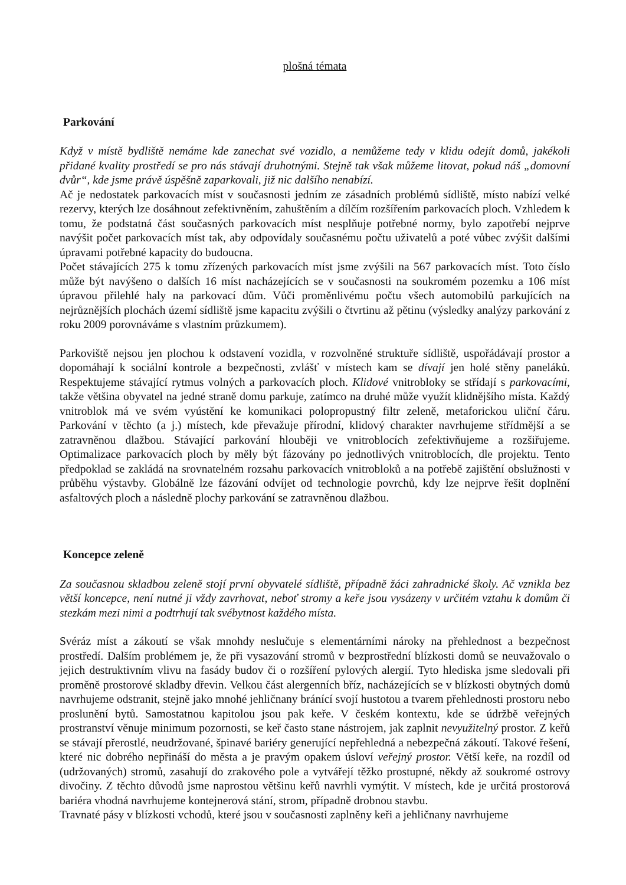plošná témata
Parkování
Když v místě bydliště nemáme kde zanechat své vozidlo, a nemůžeme tedy v klidu odejít domů, jakékoli přidané kvality prostředí se pro nás stávají druhotnými. Stejně tak však můžeme litovat, pokud náš „domovní dvůr“, kde jsme právě úspěšně zaparkovali, již nic dalšího nenabízí.
Ač je nedostatek parkovacích míst v současnosti jedním ze zásadních problémů sídliště, místo nabízí velké rezervy, kterých lze dosáhnout zefektivněním, zahuštěním a dílčím rozšířením parkovacích ploch. Vzhledem k tomu, že podstatná část současných parkovacích míst nesplňuje potřebné normy, bylo zapotřebí nejprve navýšit počet parkovacích míst tak, aby odpovídaly současnému počtu uživatelů a poté vůbec zvýšit dalšími úpravami potřebné kapacity do budoucna.
Počet stávajících 275 k tomu zřízených parkovacích míst jsme zvýšili na 567 parkovacích míst. Toto číslo může být navýšeno o dalších 16 míst nacházejících se v současnosti na soukromém pozemku a 106 míst úpravou přilehlé haly na parkovací dům. Vůči proměnlivému počtu všech automobilů parkujících na nejrůznějších plochách území sídliště jsme kapacitu zvýšili o čtvrtinu až pětinu (výsledky analýzy parkování z roku 2009 porovnáváme s vlastním průzkumem).
Parkoviště nejsou jen plochou k odstavení vozidla, v rozvolněné struktuře sídliště, uspořádávají prostor a dopomáhají k sociální kontrole a bezpečnosti, zvlášť v místech kam se dívají jen holé stěny paneláků. Respektujeme stávající rytmus volných a parkovacích ploch. Klidové vnitrobloky se střídají s parkovacími, takže většina obyvatel na jedné straně domu parkuje, zatímco na druhé může využít klidnějšího místa. Každý vnitroblok má ve svém vyústění ke komunikaci polopropustný filtr zeleně, metaforickou uliční čáru. Parkování v těchto (a j.) místech, kde převažuje přírodní, klidový charakter navrhujeme střídmější a se zatravněnou dlažbou. Stávající parkování hlouběji ve vnitroblocích zefektivňujeme a rozšiřujeme. Optimalizace parkovacích ploch by měly být fázovány po jednotlivých vnitroblocích, dle projektu. Tento předpoklad se zakládá na srovnatelném rozsahu parkovacích vnitrobloků a na potřebě zajištění obslužnosti v průběhu výstavby. Globálně lze fázování odvíjet od technologie povrchů, kdy lze nejprve řešit doplnění asfaltových ploch a následně plochy parkování se zatravněnou dlažbou.
Koncepce zeleně
Za současnou skladbou zeleně stojí první obyvatelé sídliště, případně žáci zahradnické školy. Ač vznikla bez větší koncepce, není nutné ji vždy zavrhovat, neboť stromy a keře jsou vysázeny v určitém vztahu k domům či stezkám mezi nimi a podtrhují tak svébytnost každého místa.
Svéráz míst a zákoutí se však mnohdy neslučuje s elementárními nároky na přehlednost a bezpečnost prostředí. Dalším problémem je, že při vysazování stromů v bezprostřední blízkosti domů se neuvažovalo o jejich destruktivním vlivu na fasády budov či o rozšíření pylových alergií. Tyto hlediska jsme sledovali při proměně prostorové skladby dřevin. Velkou část alergenních bříz, nacházejících se v blízkosti obytných domů navrhujeme odstranit, stejně jako mnohé jehličnany bránící svojí hustotou a tvarem přehlednosti prostoru nebo proslunění bytů. Samostatnou kapitolou jsou pak keře. V českém kontextu, kde se údržbě veřejných prostranství věnuje minimum pozornosti, se keř často stane nástrojem, jak zaplnit nevyužitelný prostor. Z keřů se stávají přerostlé, neudržované, špinavé bariéry generující nepřehledná a nebezpečná zákoutí. Takové řešení, které nic dobrého nepřináší do města a je pravým opakem úsloví veřejný prostor. Větší keře, na rozdíl od (udržovaných) stromů, zasahují do zrakového pole a vytvářejí těžko prostupné, někdy až soukromé ostrovy divočiny. Z těchto důvodů jsme naprostou většinu keřů navrhli vymýtit. V místech, kde je určitá prostorová bariéra vhodná navrhujeme kontejnerová stání, strom, případně drobnou stavbu.
Travnaté pásy v blízkosti vchodů, které jsou v současnosti zaplněny keři a jehličnany navrhujeme